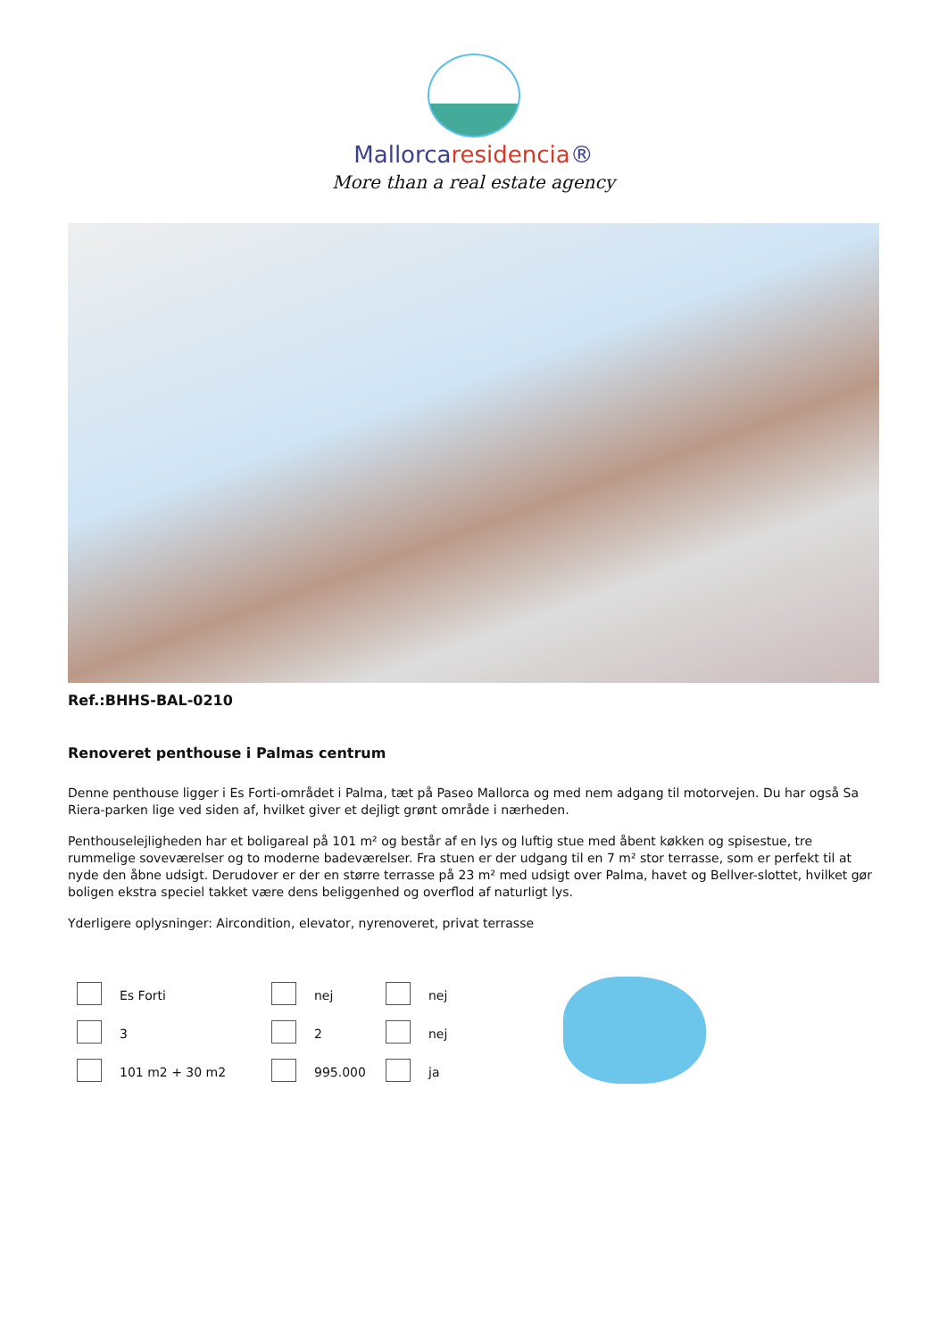Mallorcaresidencia®
More than a real estate agency
Ref.:BHHS-BAL-0210
Renoveret penthouse i Palmas centrum
Denne penthouse ligger i Es Forti-området i Palma, tæt på Paseo Mallorca og med nem adgang til motorvejen. Du har også Sa Riera-parken lige ved siden af, hvilket giver et dejligt grønt område i nærheden.
Penthouselejligheden har et boligareal på 101 m² og består af en lys og luftig stue med åbent køkken og spisestue, tre rummelige soveværelser og to moderne badeværelser. Fra stuen er der udgang til en 7 m² stor terrasse, som er perfekt til at nyde den åbne udsigt. Derudover er der en større terrasse på 23 m² med udsigt over Palma, havet og Bellver-slottet, hvilket gør boligen ekstra speciel takket være dens beliggenhed og overflod af naturligt lys.
Yderligere oplysninger: Aircondition, elevator, nyrenoveret, privat terrasse
| | Es Forti | | nej | | nej |
| | 3 | | 2 | | nej |
| | 101 m2 + 30 m2 | | 995.000 | | ja |